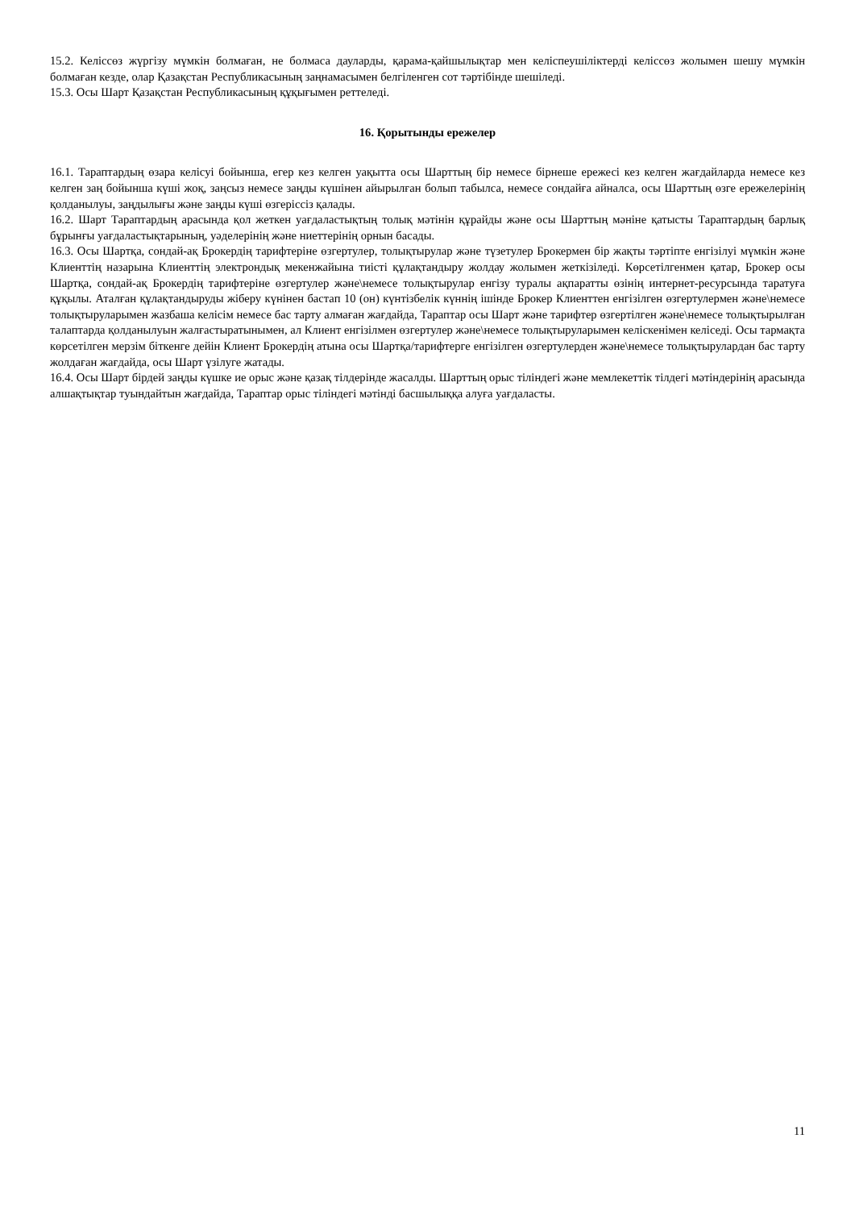15.2. Келіссөз жүргізу мүмкін болмаған, не болмаса дауларды, қарама-қайшылықтар мен келіспеушіліктерді келіссөз жолымен шешу мүмкін болмаған кезде, олар Қазақстан Республикасының заңнамасымен белгіленген сот тәртібінде шешіледі.
15.3. Осы Шарт Қазақстан Республикасының құқығымен реттеледі.
16. Қорытынды ережелер
16.1. Тараптардың өзара келісуі бойынша, егер кез келген уақытта осы Шарттың бір немесе бірнеше ережесі кез келген жағдайларда немесе кез келген заң бойынша күші жоқ, заңсыз немесе заңды күшінен айырылған болып табылса, немесе сондайға айналса, осы Шарттың өзге ережелерінің қолданылуы, заңдылығы және заңды күші өзгеріссіз қалады.
16.2. Шарт Тараптардың арасында қол жеткен уағдаластықтың толық мәтінін құрайды және осы Шарттың мәніне қатысты Тараптардың барлық бұрынғы уағдаластықтарының, уәделерінің және ниеттерінің орнын басады.
16.3. Осы Шартқа, сондай-ақ Брокердің тарифтеріне өзгертулер, толықтырулар және түзетулер Брокермен бір жақты тәртіпте енгізілуі мүмкін және Клиенттің назарына Клиенттің электрондық мекенжайына тиісті құлақтандыру жолдау жолымен жеткізіледі. Көрсетілгенмен қатар, Брокер осы Шартқа, сондай-ақ Брокердің тарифтеріне өзгертулер және\немесе толықтырулар енгізу туралы ақпаратты өзінің интернет-ресурсында таратуға құқылы. Аталған құлақтандыруды жіберу күнінен бастап 10 (он) күнтізбелік күннің ішінде Брокер Клиенттен енгізілген өзгертулермен және\немесе толықтыруларымен жазбаша келісім немесе бас тарту алмаған жағдайда, Тараптар осы Шарт және тарифтер өзгертілген және\немесе толықтырылған талаптарда қолданылуын жалғастыратынымен, ал Клиент енгізілмен өзгертулер және\немесе толықтыруларымен келіскенімен келіседі. Осы тармақта көрсетілген мерзім біткенге дейін Клиент Брокердің атына осы Шартқа/тарифтерге енгізілген өзгертулерден және\немесе толықтырулардан бас тарту жолдаған жағдайда, осы Шарт үзілуге жатады.
16.4. Осы Шарт бірдей заңды күшке ие орыс және қазақ тілдерінде жасалды. Шарттың орыс тіліндегі және мемлекеттік тілдегі мәтіндерінің арасында алшақтықтар туындайтын жағдайда, Тараптар орыс тіліндегі мәтінді басшылыққа алуға уағдаласты.
11